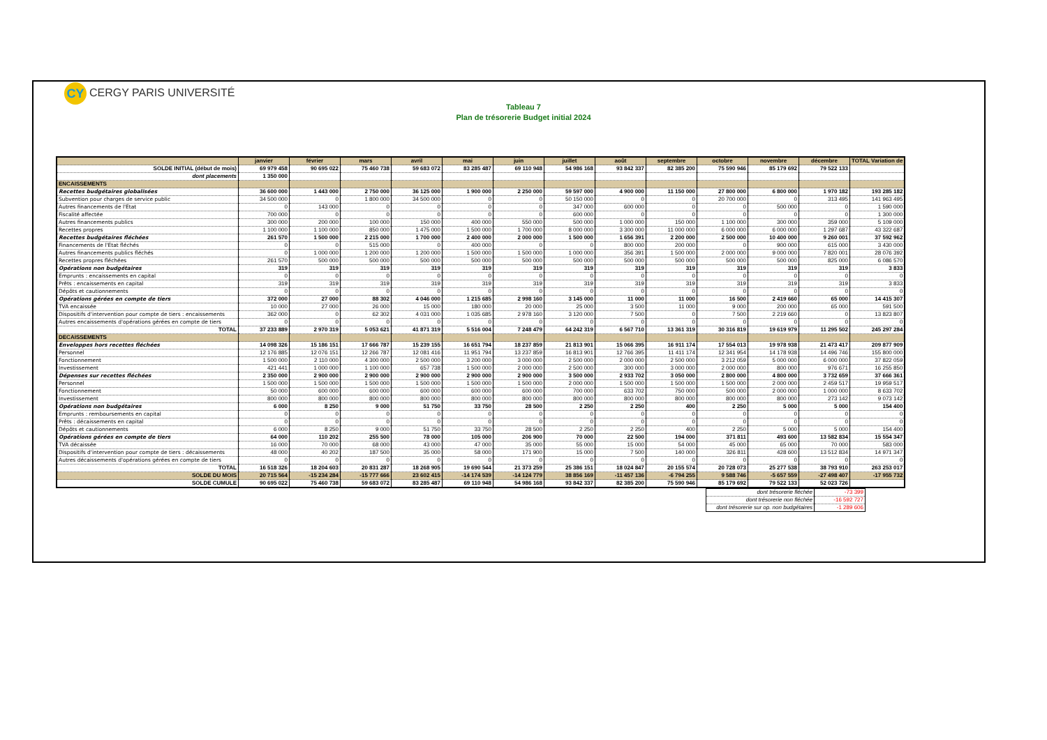CY CERGY PARIS UNIVERSITÉ
Tableau 7
Plan de trésorerie Budget initial 2024
| | janvier | février | mars | avril | mai | juin | juillet | août | septembre | octobre | novembre | décembre | TOTAL Variation de |
| --- | --- | --- | --- | --- | --- | --- | --- | --- | --- | --- | --- | --- | --- |
| SOLDE INITIAL (début de mois) | 69 979 458 | 90 695 022 | 75 460 738 | 59 683 072 | 83 285 487 | 69 110 948 | 54 986 168 | 93 842 337 | 82 385 200 | 75 590 946 | 85 179 692 | 79 522 133 | |
| dont placements | 1 350 000 | | | | | | | | | | | | |
| ENCAISSEMENTS | | | | | | | | | | | | | |
| Recettes budgétaires globalisées | 36 600 000 | 1 443 000 | 2 750 000 | 36 125 000 | 1 900 000 | 2 250 000 | 59 597 000 | 4 900 000 | 11 150 000 | 27 800 000 | 6 800 000 | 1 970 182 | 193 285 182 |
| Subvention pour charges de service public | 34 500 000 | 0 | 1 800 000 | 34 500 000 | 0 | 0 | 50 150 000 | 0 | 0 | 20 700 000 | 0 | 313 495 | 141 963 495 |
| Autres financements de l'Etat | 0 | 143 000 | 0 | 0 | 0 | 0 | 347 000 | 600 000 | 0 | 0 | 500 000 | 0 | 1 590 000 |
| Fiscalité affectée | 700 000 | 0 | 0 | 0 | 0 | 0 | 600 000 | 0 | 0 | 0 | 0 | 0 | 1 300 000 |
| Autres financements publics | 300 000 | 200 000 | 100 000 | 150 000 | 400 000 | 550 000 | 500 000 | 1 000 000 | 150 000 | 1 100 000 | 300 000 | 359 000 | 5 109 000 |
| Recettes propres | 1 100 000 | 1 100 000 | 850 000 | 1 475 000 | 1 500 000 | 1 700 000 | 8 000 000 | 3 300 000 | 11 000 000 | 6 000 000 | 6 000 000 | 1 297 687 | 43 322 687 |
| Recettes budgétaires fléchées | 261 570 | 1 500 000 | 2 215 000 | 1 700 000 | 2 400 000 | 2 000 000 | 1 500 000 | 1 656 391 | 2 200 000 | 2 500 000 | 10 400 000 | 9 260 001 | 37 592 962 |
| Financements de l'Etat fléchés | 0 | 0 | 515 000 | 0 | 400 000 | 0 | 0 | 800 000 | 200 000 | 0 | 900 000 | 615 000 | 3 430 000 |
| Autres financements publics fléchés | 0 | 1 000 000 | 1 200 000 | 1 200 000 | 1 500 000 | 1 500 000 | 1 000 000 | 356 391 | 1 500 000 | 2 000 000 | 9 000 000 | 7 820 001 | 28 076 392 |
| Recettes propres fléchées | 261 570 | 500 000 | 500 000 | 500 000 | 500 000 | 500 000 | 500 000 | 500 000 | 500 000 | 500 000 | 500 000 | 825 000 | 6 086 570 |
| Opérations non budgétaires | 319 | 319 | 319 | 319 | 319 | 319 | 319 | 319 | 319 | 319 | 319 | 319 | 3 833 |
| Emprunts : encaissements en capital | 0 | 0 | 0 | 0 | 0 | 0 | 0 | 0 | 0 | 0 | 0 | 0 | 0 |
| Prêts : encaissements en capital | 319 | 319 | 319 | 319 | 319 | 319 | 319 | 319 | 319 | 319 | 319 | 319 | 3 833 |
| Dépôts et cautionnements | 0 | 0 | 0 | 0 | 0 | 0 | 0 | 0 | 0 | 0 | 0 | 0 | 0 |
| Opérations gérées en compte de tiers | 372 000 | 27 000 | 88 302 | 4 046 000 | 1 215 685 | 2 998 160 | 3 145 000 | 11 000 | 11 000 | 16 500 | 2 419 660 | 65 000 | 14 415 307 |
| TVA encaissée | 10 000 | 27 000 | 26 000 | 15 000 | 180 000 | 20 000 | 25 000 | 3 500 | 11 000 | 9 000 | 200 000 | 65 000 | 591 500 |
| Dispositifs d'intervention pour compte de tiers : encaissements | 362 000 | 0 | 62 302 | 4 031 000 | 1 035 685 | 2 978 160 | 3 120 000 | 7 500 | 0 | 7 500 | 2 219 660 | 0 | 13 823 807 |
| Autres encaissements d'opérations gérées en compte de tiers | 0 | 0 | 0 | 0 | 0 | 0 | 0 | 0 | 0 | 0 | 0 | 0 | 0 |
| TOTAL | 37 233 889 | 2 970 319 | 5 053 621 | 41 871 319 | 5 516 004 | 7 248 479 | 64 242 319 | 6 567 710 | 13 361 319 | 30 316 819 | 19 619 979 | 11 295 502 | 245 297 284 |
| DECAISSEMENTS | | | | | | | | | | | | | |
| Enveloppes hors recettes fléchées | 14 098 326 | 15 186 151 | 17 666 787 | 15 239 155 | 16 651 794 | 18 237 859 | 21 813 901 | 15 066 395 | 16 911 174 | 17 554 013 | 19 978 938 | 21 473 417 | 209 877 909 |
| Personnel | 12 176 885 | 12 076 151 | 12 266 787 | 12 081 416 | 11 951 794 | 13 237 859 | 16 813 901 | 12 766 395 | 11 411 174 | 12 341 954 | 14 178 938 | 14 496 746 | 155 800 000 |
| Fonctionnement | 1 500 000 | 2 110 000 | 4 300 000 | 2 500 000 | 3 200 000 | 3 000 000 | 2 500 000 | 2 000 000 | 2 500 000 | 3 212 059 | 5 000 000 | 6 000 000 | 37 822 059 |
| Investissement | 421 441 | 1 000 000 | 1 100 000 | 657 738 | 1 500 000 | 2 000 000 | 2 500 000 | 300 000 | 3 000 000 | 2 000 000 | 800 000 | 976 671 | 16 255 850 |
| Dépenses sur recettes fléchées | 2 350 000 | 2 900 000 | 2 900 000 | 2 900 000 | 2 900 000 | 2 900 000 | 3 500 000 | 2 933 702 | 3 050 000 | 2 800 000 | 4 800 000 | 3 732 659 | 37 666 361 |
| Personnel | 1 500 000 | 1 500 000 | 1 500 000 | 1 500 000 | 1 500 000 | 1 500 000 | 2 000 000 | 1 500 000 | 1 500 000 | 1 500 000 | 2 000 000 | 2 459 517 | 19 959 517 |
| Fonctionnement | 50 000 | 600 000 | 600 000 | 600 000 | 600 000 | 600 000 | 700 000 | 633 702 | 750 000 | 500 000 | 2 000 000 | 1 000 000 | 8 633 702 |
| Investissement | 800 000 | 800 000 | 800 000 | 800 000 | 800 000 | 800 000 | 800 000 | 800 000 | 800 000 | 800 000 | 800 000 | 273 142 | 9 073 142 |
| Opérations non budgétaires | 6 000 | 8 250 | 9 000 | 51 750 | 33 750 | 28 500 | 2 250 | 2 250 | 400 | 2 250 | 5 000 | 5 000 | 154 400 |
| Emprunts : remboursements en capital | 0 | 0 | 0 | 0 | 0 | 0 | 0 | 0 | 0 | 0 | 0 | 0 | 0 |
| Prêts : décaissements en capital | 0 | 0 | 0 | 0 | 0 | 0 | 0 | 0 | 0 | 0 | 0 | 0 | 0 |
| Dépôts et cautionnements | 6 000 | 8 250 | 9 000 | 51 750 | 33 750 | 28 500 | 2 250 | 2 250 | 400 | 2 250 | 5 000 | 5 000 | 154 400 |
| Opérations gérées en compte de tiers | 64 000 | 110 202 | 255 500 | 78 000 | 105 000 | 206 900 | 70 000 | 22 500 | 194 000 | 371 811 | 493 600 | 13 582 834 | 15 554 347 |
| TVA décaissée | 16 000 | 70 000 | 68 000 | 43 000 | 47 000 | 35 000 | 55 000 | 15 000 | 54 000 | 45 000 | 65 000 | 70 000 | 583 000 |
| Dispositifs d'intervention pour compte de tiers : décaissements | 48 000 | 40 202 | 187 500 | 35 000 | 58 000 | 171 900 | 15 000 | 7 500 | 140 000 | 326 811 | 428 600 | 13 512 834 | 14 971 347 |
| Autres décaissements d'opérations gérées en compte de tiers | 0 | 0 | 0 | 0 | 0 | 0 | 0 | 0 | 0 | 0 | 0 | 0 | 0 |
| TOTAL | 16 518 326 | 18 204 603 | 20 831 287 | 18 268 905 | 19 690 544 | 21 373 259 | 25 386 151 | 18 024 847 | 20 155 574 | 20 728 073 | 25 277 538 | 38 793 910 | 263 253 017 |
| SOLDE DU MOIS | 20 715 564 | -15 234 284 | -15 777 666 | 23 602 415 | -14 174 539 | -14 124 779 | 38 856 169 | -11 457 136 | -6 794 255 | 9 588 746 | -5 657 559 | -27 498 407 | -17 955 732 |
| SOLDE CUMULE | 90 695 022 | 75 460 738 | 59 683 072 | 83 285 487 | 69 110 948 | 54 986 168 | 93 842 337 | 82 385 200 | 75 590 946 | 85 179 692 | 79 522 133 | 52 023 726 | |
| dont trésorerie fléchée | -73 399 |
| dont trésorerie non fléchée | -16 592 727 |
| dont trésorerie sur op. non budgétaires | -1 289 606 |